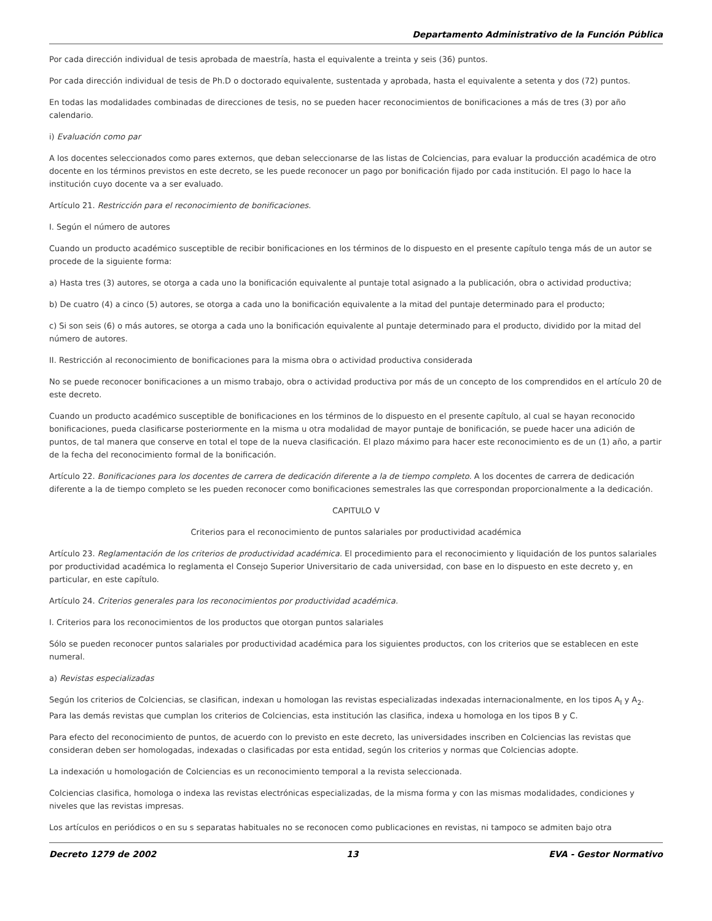Departamento Administrativo de la Función Pública
Por cada dirección individual de tesis aprobada de maestría, hasta el equivalente a treinta y seis (36) puntos.
Por cada dirección individual de tesis de Ph.D o doctorado equivalente, sustentada y aprobada, hasta el equivalente a setenta y dos (72) puntos.
En todas las modalidades combinadas de direcciones de tesis, no se pueden hacer reconocimientos de bonificaciones a más de tres (3) por año calendario.
i) Evaluación como par
A los docentes seleccionados como pares externos, que deban seleccionarse de las listas de Colciencias, para evaluar la producción académica de otro docente en los términos previstos en este decreto, se les puede reconocer un pago por bonificación fijado por cada institución. El pago lo hace la institución cuyo docente va a ser evaluado.
Artículo 21. Restricción para el reconocimiento de bonificaciones.
I. Según el número de autores
Cuando un producto académico susceptible de recibir bonificaciones en los términos de lo dispuesto en el presente capítulo tenga más de un autor se procede de la siguiente forma:
a) Hasta tres (3) autores, se otorga a cada uno la bonificación equivalente al puntaje total asignado a la publicación, obra o actividad productiva;
b) De cuatro (4) a cinco (5) autores, se otorga a cada uno la bonificación equivalente a la mitad del puntaje determinado para el producto;
c) Si son seis (6) o más autores, se otorga a cada uno la bonificación equivalente al puntaje determinado para el producto, dividido por la mitad del número de autores.
II. Restricción al reconocimiento de bonificaciones para la misma obra o actividad productiva considerada
No se puede reconocer bonificaciones a un mismo trabajo, obra o actividad productiva por más de un concepto de los comprendidos en el artículo 20 de este decreto.
Cuando un producto académico susceptible de bonificaciones en los términos de lo dispuesto en el presente capítulo, al cual se hayan reconocido bonificaciones, pueda clasificarse posteriormente en la misma u otra modalidad de mayor puntaje de bonificación, se puede hacer una adición de puntos, de tal manera que conserve en total el tope de la nueva clasificación. El plazo máximo para hacer este reconocimiento es de un (1) año, a partir de la fecha del reconocimiento formal de la bonificación.
Artículo 22. Bonificaciones para los docentes de carrera de dedicación diferente a la de tiempo completo. A los docentes de carrera de dedicación diferente a la de tiempo completo se les pueden reconocer como bonificaciones semestrales las que correspondan proporcionalmente a la dedicación.
CAPITULO V
Criterios para el reconocimiento de puntos salariales por productividad académica
Artículo 23. Reglamentación de los criterios de productividad académica. El procedimiento para el reconocimiento y liquidación de los puntos salariales por productividad académica lo reglamenta el Consejo Superior Universitario de cada universidad, con base en lo dispuesto en este decreto y, en particular, en este capítulo.
Artículo 24. Criterios generales para los reconocimientos por productividad académica.
I. Criterios para los reconocimientos de los productos que otorgan puntos salariales
Sólo se pueden reconocer puntos salariales por productividad académica para los siguientes productos, con los criterios que se establecen en este numeral.
a) Revistas especializadas
Según los criterios de Colciencias, se clasifican, indexan u homologan las revistas especializadas indexadas internacionalmente, en los tipos A<sub>I</sub> y A<sub>2</sub>. Para las demás revistas que cumplan los criterios de Colciencias, esta institución las clasifica, indexa u homologa en los tipos B y C.
Para efecto del reconocimiento de puntos, de acuerdo con lo previsto en este decreto, las universidades inscriben en Colciencias las revistas que consideran deben ser homologadas, indexadas o clasificadas por esta entidad, según los criterios y normas que Colciencias adopte.
La indexación u homologación de Colciencias es un reconocimiento temporal a la revista seleccionada.
Colciencias clasifica, homologa o indexa las revistas electrónicas especializadas, de la misma forma y con las mismas modalidades, condiciones y niveles que las revistas impresas.
Los artículos en periódicos o en su s separatas habituales no se reconocen como publicaciones en revistas, ni tampoco se admiten bajo otra
Decreto 1279 de 2002 13 EVA - Gestor Normativo